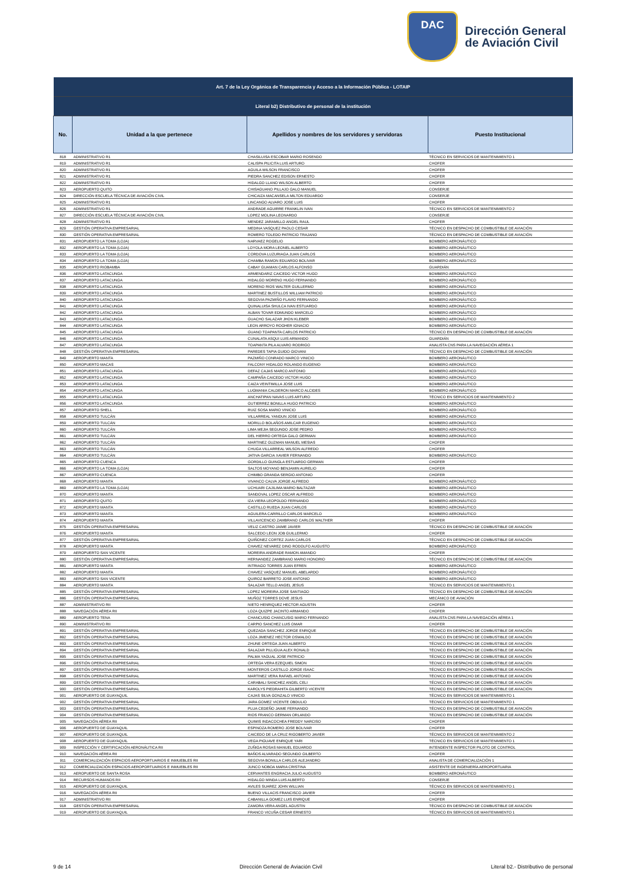DAC
Dirección General
de Aviación Civil
| Art. 7 de la Ley Orgánica de Transparencia y Acceso a la Información Pública - LOTAIP | | | |
| Literal b2) Distributivo de personal de la institución | | | |
| No. | Unidad a la que pertenece | Apellidos y nombres de los servidores y servidoras | Puesto Institucional |
| 818 | ADMINISTRATIVO R1 | CHASILUISA ESCOBAR MARIO ROSENDO | TÉCNICO EN SERVICIOS DE MANTENIMIENTO 1 |
| 819 | ADMINISTRATIVO R1 | CALISPA PILICITA LUIS ARTURO | CHOFER |
| 820 | ADMINISTRATIVO R1 | AGUILA WILSON FRANCISCO | CHOFER |
| 821 | ADMINISTRATIVO R1 | PIEDRA SANCHEZ EDISON ERNESTO | CHOFER |
| 822 | ADMINISTRATIVO R1 | HIDALGO LLANO WILSON ALBERTO | CHOFER |
| 823 | AEROPUERTO QUITO | CHISAGUANO PILLAJO GALO MANUEL | CONSERJE |
| 824 | DIRECCIÓN ESCUELA TÉCNICA DE AVIACIÓN CIVIL | CHICAIZA MACANSELA MILTON EDUARDO | CONSERJE |
| 825 | ADMINISTRATIVO R1 | LINCANGO ALVARO JOSE LUIS | CHOFER |
| 826 | ADMINISTRATIVO R1 | ANDRADE AGUIRRE FRANKLIN IVAN | TÉCNICO EN SERVICIOS DE MANTENIMIENTO 2 |
| 827 | DIRECCIÓN ESCUELA TÉCNICA DE AVIACIÓN CIVIL | LOPEZ MOLINA LEONARDO | CONSERJE |
| 828 | ADMINISTRATIVO R1 | MENDEZ JARAMILLO ANGEL RAUL | CHOFER |
| 829 | GESTIÓN OPERATIVA EMPRESARIAL | MEDINA VASQUEZ PAOLO CESAR | TÉCNICO EN DESPACHO DE COMBUSTIBLE DE AVIACIÓN |
| 830 | GESTIÓN OPERATIVA EMPRESARIAL | ROMERO TOLEDO PATRICIO TRAJANO | TÉCNICO EN DESPACHO DE COMBUSTIBLE DE AVIACIÓN |
| 831 | AEROPUERTO LA TOMA (LOJA) | NARVAEZ ROGELIO | BOMBERO AERONÁUTICO |
| 832 | AEROPUERTO LA TOMA (LOJA) | LOYOLA MORA LEONEL ALBERTO | BOMBERO AERONÁUTICO |
| 833 | AEROPUERTO LA TOMA (LOJA) | CORDOVA LUZURIAGA JUAN CARLOS | BOMBERO AERONÁUTICO |
| 834 | AEROPUERTO LA TOMA (LOJA) | CHAMBA RAMON EDUARDO BOLIVAR | BOMBERO AERONÁUTICO |
| 835 | AEROPUERTO RIOBAMBA | CABAY GUAMAN CARLOS ALFONSO | GUARDIÁN |
| 836 | AEROPUERTO LATACUNGA | ARMENDARIZ CAICEDO VICTOR HUGO | BOMBERO AERONÁUTICO |
| 837 | AEROPUERTO LATACUNGA | HIDALGO MORENO HUGO FERNANDO | BOMBERO AERONÁUTICO |
| 838 | AEROPUERTO LATACUNGA | MORENO RIOS WALTER GUILLERMO | BOMBERO AERONÁUTICO |
| 839 | AEROPUERTO LATACUNGA | MARTINEZ BUSTILLOS WILLIAM PATRICIO | BOMBERO AERONÁUTICO |
| 840 | AEROPUERTO LATACUNGA | SEGOVIA PAZMIÑO FLAVIO FERNANDO | BOMBERO AERONÁUTICO |
| 841 | AEROPUERTO LATACUNGA | QUINALUISA SHULCA IVAN ESTUARDO | BOMBERO AERONÁUTICO |
| 842 | AEROPUERTO LATACUNGA | ALBAN TOVAR EDMUNDO MARCELO | BOMBERO AERONÁUTICO |
| 843 | AEROPUERTO LATACUNGA | GUACHO SALAZAR JHON KLEBER | BOMBERO AERONÁUTICO |
| 844 | AEROPUERTO LATACUNGA | LEON ARROYO ROGHER IGNACIO | BOMBERO AERONÁUTICO |
| 845 | AEROPUERTO LATACUNGA | GUANO TOAPANTA CARLOS PATRICIO | TÉCNICO EN DESPACHO DE COMBUSTIBLE DE AVIACIÓN |
| 846 | AEROPUERTO LATACUNGA | CUNALATA ASQUI LUIS ARMANDO | GUARDIÁN |
| 847 | AEROPUERTO LATACUNGA | TOAPANTA PILA ALVARO RODRIGO | ANALISTA CNS PARA LA NAVEGACIÓN AÉREA 1 |
| 848 | GESTIÓN OPERATIVA EMPRESARIAL | PAREDES TAPIA GUIDO GIOVANI | TÉCNICO EN DESPACHO DE COMBUSTIBLE DE AVIACIÓN |
| 849 | AEROPUERTO MANTA | PAZMIÑO CONRADO MARCO VINICIO | BOMBERO AERONÁUTICO |
| 850 | AEROPUERTO MACAS | FALCONY HIDALGO ROLANDO EUGENIO | BOMBERO AERONÁUTICO |
| 851 | AEROPUERTO LATACUNGA | DEFAZ CAJAS MARCO ANTONIO | BOMBERO AERONÁUTICO |
| 852 | AEROPUERTO LATACUNGA | CAMPAÑA CAICEDO VICTOR HUGO | BOMBERO AERONÁUTICO |
| 853 | AEROPUERTO LATACUNGA | CAIZA VEINTIMILLA JOSE LUIS | BOMBERO AERONÁUTICO |
| 854 | AEROPUERTO LATACUNGA | LUGMANIA CALDERON MARCO ALCIDES | BOMBERO AERONÁUTICO |
| 855 | AEROPUERTO LATACUNGA | ANCHATIPAN NAVAS LUIS ARTURO | TÉCNICO EN SERVICIOS DE MANTENIMIENTO 2 |
| 856 | AEROPUERTO LATACUNGA | GUTIERREZ BONILLA HUGO PATRICIO | BOMBERO AERONÁUTICO |
| 857 | AEROPUERTO SHELL | RUIZ SOSA MARIO VINICIO | BOMBERO AERONÁUTICO |
| 858 | AEROPUERTO TULCÁN | VILLARREAL YANDUN JOSE LUIS | BOMBERO AERONÁUTICO |
| 859 | AEROPUERTO TULCÁN | MORILLO BOLAÑOS AMILCAR EUGENIO | BOMBERO AERONÁUTICO |
| 860 | AEROPUERTO TULCÁN | LIMA MEJIA SEGUNDO JOSE PEDRO | BOMBERO AERONÁUTICO |
| 861 | AEROPUERTO TULCÁN | DEL HIERRO ORTEGA GALO GERMAN | BOMBERO AERONÁUTICO |
| 862 | AEROPUERTO TULCÁN | MARTINEZ GUZMAN MANUEL MESIAS | CHOFER |
| 863 | AEROPUERTO TULCÁN | CHUGA VILLARREAL WILSON ALFREDO | CHOFER |
| 864 | AEROPUERTO TULCÁN | JATIVA GARCIA XAVIER FERNANDO | BOMBERO AERONÁUTICO |
| 865 | AEROPUERTO CUENCA | GORDILLO GUINGLA ESTUARDO GERMAN | CHOFER |
| 866 | AEROPUERTO LA TOMA (LOJA) | SALTOS MOYANO BENJAMIN AURELIO | CHOFER |
| 867 | AEROPUERTO CUENCA | CHIMBO GRANDA SERGIO ANTONIO | CHOFER |
| 868 | AEROPUERTO MANTA | VIVANCO CALVA JORGE ALFREDO | BOMBERO AERONÁUTICO |
| 869 | AEROPUERTO LA TOMA (LOJA) | UCHUARI CAJILIMA MARIO BALTAZAR | BOMBERO AERONÁUTICO |
| 870 | AEROPUERTO MANTA | SANDOVAL LOPEZ OSCAR ALFREDO | BOMBERO AERONÁUTICO |
| 871 | AEROPUERTO QUITO | IZA VIERA LEOPOLDO FERNANDO | BOMBERO AERONÁUTICO |
| 872 | AEROPUERTO MANTA | CASTILLO RUEDA JUAN CARLOS | BOMBERO AERONÁUTICO |
| 873 | AEROPUERTO MANTA | AGUILERA CARRILLO CARLOS MARCELO | BOMBERO AERONÁUTICO |
| 874 | AEROPUERTO MANTA | VILLAVICENCIO ZAMBRANO CARLOS WALTHER | CHOFER |
| 875 | GESTIÓN OPERATIVA EMPRESARIAL | VELIZ CASTRO JAIME JAVIER | TÉCNICO EN DESPACHO DE COMBUSTIBLE DE AVIACIÓN |
| 876 | AEROPUERTO MANTA | SALCEDO LEON JOB GUILLERMO | CHOFER |
| 877 | GESTIÓN OPERATIVA EMPRESARIAL | QUIÑONEZ CORTEZ JUAN CARLOS | TÉCNICO EN DESPACHO DE COMBUSTIBLE DE AVIACIÓN |
| 878 | AEROPUERTO MANTA | CHAVEZ NEVAREZ DINO RODOLFO AUGUSTO | BOMBERO AERONÁUTICO |
| 879 | AEROPUERTO SAN VICENTE | MOREIRA ANDRADE RAMON AMANDO | CHOFER |
| 880 | GESTIÓN OPERATIVA EMPRESARIAL | HERNANDEZ ZAMBRANO MARIO HONORIO | TÉCNICO EN DESPACHO DE COMBUSTIBLE DE AVIACIÓN |
| 881 | AEROPUERTO MANTA | INTRIAGO TORRES JUAN EFREN | BOMBERO AERONÁUTICO |
| 882 | AEROPUERTO MANTA | CHAVEZ VASQUEZ MANUEL ABELARDO | BOMBERO AERONÁUTICO |
| 883 | AEROPUERTO SAN VICENTE | QUIROZ BARRETO JOSE ANTONIO | BOMBERO AERONÁUTICO |
| 884 | AEROPUERTO MANTA | SALAZAR TELLO ANGEL JESUS | TÉCNICO EN SERVICIOS DE MANTENIMIENTO 1 |
| 885 | GESTIÓN OPERATIVA EMPRESARIAL | LOPEZ MOREIRA JOSE SANTIAGO | TÉCNICO EN DESPACHO DE COMBUSTIBLE DE AVIACIÓN |
| 886 | GESTIÓN OPERATIVA EMPRESARIAL | MUÑOZ TORRES DOVE JESUS | MECÁNICO DE AVIACIÓN |
| 887 | ADMINISTRATIVO RII | NIETO HENRIQUEZ HECTOR AGUSTIN | CHOFER |
| 888 | NAVEGACIÓN AÉREA RII | LOZA QUIZPE JACINTO ARMANDO | CHOFER |
| 889 | AEROPUERTO TENA | CHANCUSIG CHANCUSIG MARIO FERNANDO | ANALISTA CNS PARA LA NAVEGACIÓN AÉREA 1 |
| 890 | ADMINISTRATIVO RII | CARPIO SANCHEZ LUIS OMAR | CHOFER |
| 891 | GESTIÓN OPERATIVA EMPRESARIAL | QUEZADA SANCHEZ JORGE ENRIQUE | TÉCNICO EN DESPACHO DE COMBUSTIBLE DE AVIACIÓN |
| 892 | GESTIÓN OPERATIVA EMPRESARIAL | LOZA JIMENEZ HECTOR OSWALDO | TÉCNICO EN DESPACHO DE COMBUSTIBLE DE AVIACIÓN |
| 893 | GESTIÓN OPERATIVA EMPRESARIAL | ZHUNE ORTEGA JUAN ALBERTO | TÉCNICO EN DESPACHO DE COMBUSTIBLE DE AVIACIÓN |
| 894 | GESTIÓN OPERATIVA EMPRESARIAL | SALAZAR PILLIGUA ALEX RONALD | TÉCNICO EN DESPACHO DE COMBUSTIBLE DE AVIACIÓN |
| 895 | GESTIÓN OPERATIVA EMPRESARIAL | PALMA YAGUAL JOSE PATRICIO | TÉCNICO EN DESPACHO DE COMBUSTIBLE DE AVIACIÓN |
| 896 | GESTIÓN OPERATIVA EMPRESARIAL | ORTEGA VERA EZEQUIEL SIMON | TÉCNICO EN DESPACHO DE COMBUSTIBLE DE AVIACIÓN |
| 897 | GESTIÓN OPERATIVA EMPRESARIAL | MONTEROS CASTILLO JORGE ISAAC | TÉCNICO EN DESPACHO DE COMBUSTIBLE DE AVIACIÓN |
| 898 | GESTIÓN OPERATIVA EMPRESARIAL | MARTINEZ VERA RAFAEL ANTONIO | TÉCNICO EN DESPACHO DE COMBUSTIBLE DE AVIACIÓN |
| 899 | GESTIÓN OPERATIVA EMPRESARIAL | CARABALI SANCHEZ ANGEL CELI | TÉCNICO EN DESPACHO DE COMBUSTIBLE DE AVIACIÓN |
| 900 | GESTIÓN OPERATIVA EMPRESARIAL | KAROLYS PIEDRAHITA GILBERTO VICENTE | TÉCNICO EN DESPACHO DE COMBUSTIBLE DE AVIACIÓN |
| 901 | AEROPUERTO DE GUAYAQUIL | CAJAS SILVA GONZALO VINICIO | TÉCNICO EN SERVICIOS DE MANTENIMIENTO 1 |
| 902 | GESTIÓN OPERATIVA EMPRESARIAL | JARA GOMEZ VICENTE OBDULIO | TÉCNICO EN SERVICIOS DE MANTENIMIENTO 1 |
| 903 | GESTIÓN OPERATIVA EMPRESARIAL | PLUA CEDEÑO JAIME FERNANDO | TÉCNICO EN DESPACHO DE COMBUSTIBLE DE AVIACIÓN |
| 904 | GESTIÓN OPERATIVA EMPRESARIAL | RIOS FRANCO GERMAN ORLANDO | TÉCNICO EN DESPACHO DE COMBUSTIBLE DE AVIACIÓN |
| 905 | NAVEGACIÓN AÉREA RII | QUIMIS INDACOCHEA FREDDY NARCISO | CHOFER |
| 906 | AEROPUERTO DE GUAYAQUIL | ESPINOZA ROMERO JOSE BOLIVAR | CHOFER |
| 907 | AEROPUERTO DE GUAYAQUIL | CAICEDO DE LA CRUZ RIGOBERTO JAVIER | TÉCNICO EN SERVICIOS DE MANTENIMIENTO 2 |
| 908 | AEROPUERTO DE GUAYAQUIL | VEGA PIGUAVE ENRIQUE YARI | TÉCNICO EN SERVICIOS DE MANTENIMIENTO 1 |
| 909 | INSPECCIÓN Y CERTIFICACIÓN AERONÁUTICA RII | ZUÑIGA ROSAS MANUEL EDUARDO | INTENDENTE INSPECTOR PILOTO DE CONTROL |
| 910 | NAVEGACIÓN AÉREA RII | BAÑOS ALVARADO SEGUNDO GILBERTO | CHOFER |
| 911 | COMERCIALIZACIÓN ESPACIOS AEROPORTUARIOS E INMUEBLES RII | SEGOVIA BONILLA CARLOS ALEJANDRO | ANALISTA DE COMERCIALIZACIÓN 1 |
| 912 | COMERCIALIZACIÓN ESPACIOS AEROPORTUARIOS E INMUEBLES RII | JUNCO NOBOA MARIA CRISTINA | ASISTENTE DE INGENIERÍA AEROPORTUARIA |
| 913 | AEROPUERTO DE SANTA ROSA | CERVANTES ENGRACIA JULIO AUGUSTO | BOMBERO AERONÁUTICO |
| 914 | RECURSOS HUMANOS RII | HIDALGO MINDA LUIS ALBERTO | CONSERJE |
| 915 | AEROPUERTO DE GUAYAQUIL | AVILES SUAREZ JOHN WILLIAN | TÉCNICO EN SERVICIOS DE MANTENIMIENTO 1 |
| 916 | NAVEGACIÓN AÉREA RII | BUENO VILLACIS FRANCISCO JAVIER | CHOFER |
| 917 | ADMINISTRATIVO RII | CABANILLA GOMEZ LUIS ENRIQUE | CHOFER |
| 918 | GESTIÓN OPERATIVA EMPRESARIAL | ZAMORA VERA ANGEL AGUSTIN | TÉCNICO EN DESPACHO DE COMBUSTIBLE DE AVIACIÓN |
| 919 | AEROPUERTO DE GUAYAQUIL | FRANCO VICUÑA CESAR ERNESTO | TÉCNICO EN SERVICIOS DE MANTENIMIENTO 1 |
9 de 14 Dirección General de Aviación Civil Literal b2.- Distributivo de personal